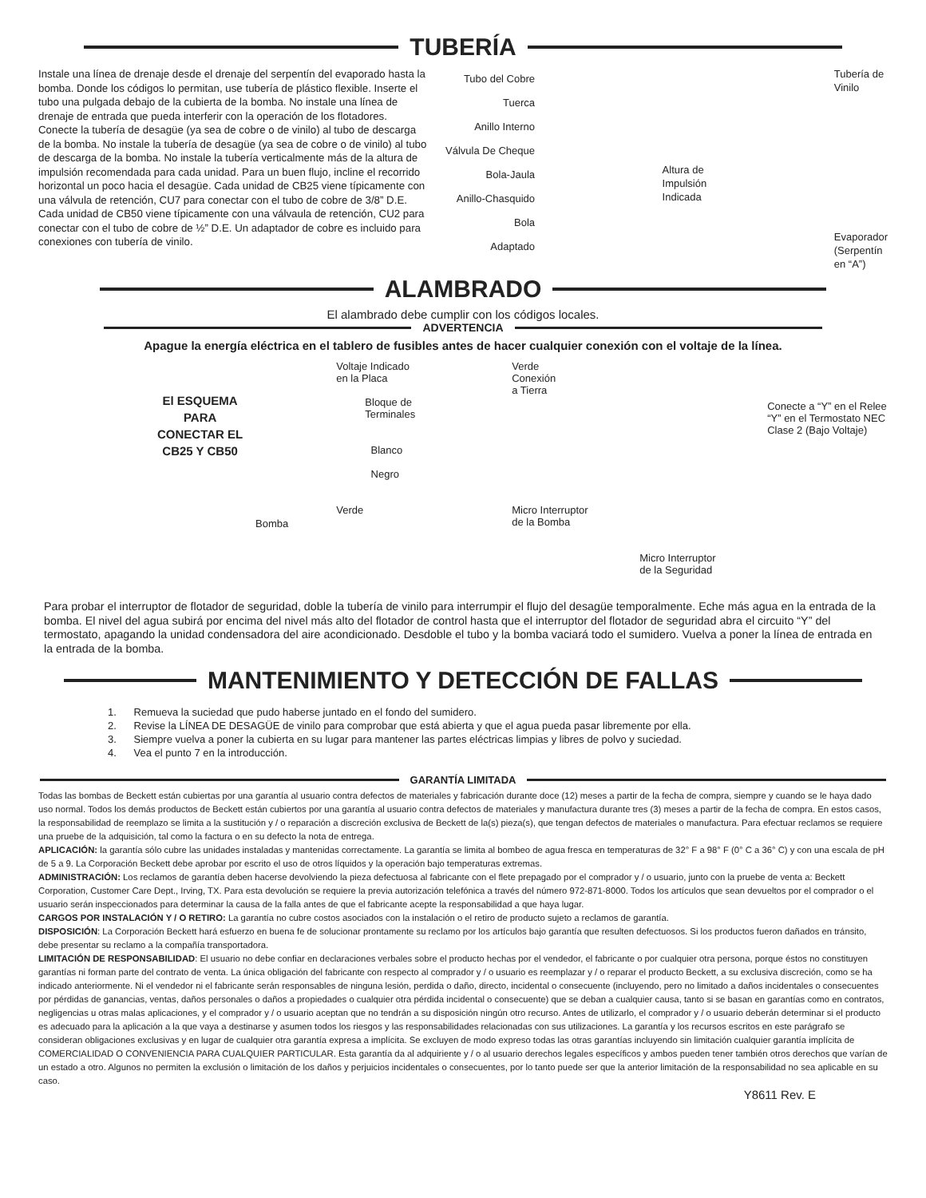TUBERÍA
Instale una línea de drenaje desde el drenaje del serpentín del evaporado hasta la bomba. Donde los códigos lo permitan, use tubería de plástico flexible. Inserte el tubo una pulgada debajo de la cubierta de la bomba. No instale una línea de drenaje de entrada que pueda interferir con la operación de los flotadores. Conecte la tubería de desagüe (ya sea de cobre o de vinilo) al tubo de descarga de la bomba. No instale la tubería de desagüe (ya sea de cobre o de vinilo) al tubo de descarga de la bomba. No instale la tubería verticalmente más de la altura de impulsión recomendada para cada unidad. Para un buen flujo, incline el recorrido horizontal un poco hacia el desagüe. Cada unidad de CB25 viene típicamente con una válvula de retención, CU7 para conectar con el tubo de cobre de 3/8” D.E. Cada unidad de CB50 viene típicamente con una válvaula de retención, CU2 para conectar con el tubo de cobre de ½” D.E. Un adaptador de cobre es incluido para conexiones con tubería de vinilo.
Tubo del Cobre
Tuerca
Anillo Interno
Válvula De Cheque
Bola-Jaula
Anillo-Chasquido
Bola
Adaptado
Altura de
Impulsión
Indicada
Tubería de
Vinilo
Evaporador
(Serpentín
en “A”)
ALAMBRADO
El alambrado debe cumplir con los códigos locales.
ADVERTENCIA
Apague la energía eléctrica en el tablero de fusibles antes de hacer cualquier conexión con el voltaje de la línea.
El ESQUEMA
PARA
CONECTAR EL
CB25 Y CB50
Bomba
Voltaje Indicado
en la Placa
Bloque de
Terminales
Blanco
Negro
Verde
Verde
Conexión
a Tierra
Micro Interruptor
de la Bomba
Micro Interruptor
de la Seguridad
Conecte a “Y” en el Relee
“Y” en el Termostato NEC
Clase 2 (Bajo Voltaje)
Para probar el interruptor de flotador de seguridad, doble la tubería de vinilo para interrumpir el flujo del desagüe temporalmente. Eche más agua en la entrada de la bomba. El nivel del agua subirá por encima del nivel más alto del flotador de control hasta que el interruptor del flotador de seguridad abra el circuito “Y” del termostato, apagando la unidad condensadora del aire acondicionado. Desdoble el tubo y la bomba vaciará todo el sumidero. Vuelva a poner la línea de entrada en la entrada de la bomba.
MANTENIMIENTO Y DETECCIÓN DE FALLAS
1. Remueva la suciedad que pudo haberse juntado en el fondo del sumidero.
2. Revise la LÍNEA DE DESAGÜE de vinilo para comprobar que está abierta y que el agua pueda pasar libremente por ella.
3. Siempre vuelva a poner la cubierta en su lugar para mantener las partes eléctricas limpias y libres de polvo y suciedad.
4. Vea el punto 7 en la introducción.
GARANTÍA LIMITADA
Todas las bombas de Beckett están cubiertas por una garantía al usuario contra defectos de materiales y fabricación durante doce (12) meses a partir de la fecha de compra, siempre y cuando se le haya dado uso normal. Todos los demás productos de Beckett están cubiertos por una garantía al usuario contra defectos de materiales y manufactura durante tres (3) meses a partir de la fecha de compra. En estos casos, la responsabilidad de reemplazo se limita a la sustitución y / o reparación a discreción exclusiva de Beckett de la(s) pieza(s), que tengan defectos de materiales o manufactura. Para efectuar reclamos se requiere una pruebe de la adquisición, tal como la factura o en su defecto la nota de entrega.
APLICACIÓN: la garantía sólo cubre las unidades instaladas y mantenidas correctamente. La garantía se limita al bombeo de agua fresca en temperaturas de 32° F a 98° F (0° C a 36° C) y con una escala de pH de 5 a 9. La Corporación Beckett debe aprobar por escrito el uso de otros líquidos y la operación bajo temperaturas extremas.
ADMINISTRACIÓN: Los reclamos de garantía deben hacerse devolviendo la pieza defectuosa al fabricante con el flete prepagado por el comprador y / o usuario, junto con la pruebe de venta a: Beckett Corporation, Customer Care Dept., Irving, TX. Para esta devolución se requiere la previa autorización telefónica a través del número 972-871-8000. Todos los artículos que sean devueltos por el comprador o el usuario serán inspeccionados para determinar la causa de la falla antes de que el fabricante acepte la responsabilidad a que haya lugar.
CARGOS POR INSTALACIÓN Y / O RETIRO: La garantía no cubre costos asociados con la instalación o el retiro de producto sujeto a reclamos de garantía.
DISPOSICIÓN: La Corporación Beckett hará esfuerzo en buena fe de solucionar prontamente su reclamo por los artículos bajo garantía que resulten defectuosos. Si los productos fueron dañados en tránsito, debe presentar su reclamo a la compañía transportadora.
LIMITACIÓN DE RESPONSABILIDAD: El usuario no debe confiar en declaraciones verbales sobre el producto hechas por el vendedor, el fabricante o por cualquier otra persona, porque éstos no constituyen garantías ni forman parte del contrato de venta. La única obligación del fabricante con respecto al comprador y / o usuario es reemplazar y / o reparar el producto Beckett, a su exclusiva discreción, como se ha indicado anteriormente. Ni el vendedor ni el fabricante serán responsables de ninguna lesión, perdida o daño, directo, incidental o consecuente (incluyendo, pero no limitado a daños incidentales o consecuentes por pérdidas de ganancias, ventas, daños personales o daños a propiedades o cualquier otra pérdida incidental o consecuente) que se deban a cualquier causa, tanto si se basan en garantías como en contratos, negligencias u otras malas aplicaciones, y el comprador y / o usuario aceptan que no tendrán a su disposición ningún otro recurso. Antes de utilizarlo, el comprador y / o usuario deberán determinar si el producto es adecuado para la aplicación a la que vaya a destinarse y asumen todos los riesgos y las responsabilidades relacionadas con sus utilizaciones. La garantía y los recursos escritos en este parágrafo se consideran obligaciones exclusivas y en lugar de cualquier otra garantía expresa a implícita. Se excluyen de modo expreso todas las otras garantías incluyendo sin limitación cualquier garantía implícita de COMERCIALIDAD O CONVENIENCIA PARA CUALQUIER PARTICULAR. Esta garantía da al adquiriente y / o al usuario derechos legales específicos y ambos pueden tener también otros derechos que varían de un estado a otro. Algunos no permiten la exclusión o limitación de los daños y perjuicios incidentales o consecuentes, por lo tanto puede ser que la anterior limitación de la responsabilidad no sea aplicable en su caso.
Y8611 Rev. E